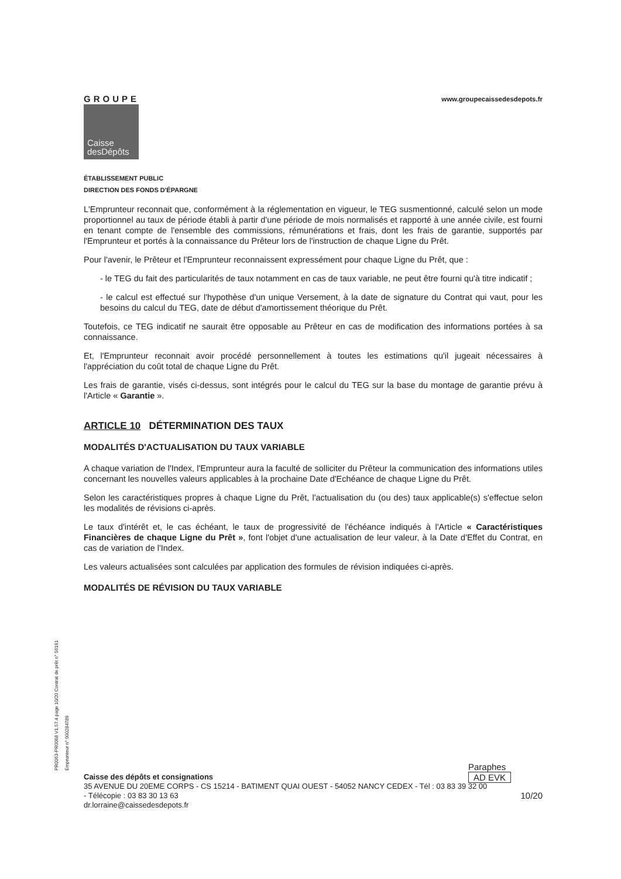GROUPE
Caisse desDépôts
www.groupecaissedesdepots.fr
ÉTABLISSEMENT PUBLIC
DIRECTION DES FONDS D'ÉPARGNE
L'Emprunteur reconnait que, conformément à la réglementation en vigueur, le TEG susmentionné, calculé selon un mode proportionnel au taux de période établi à partir d'une période de mois normalisés et rapporté à une année civile, est fourni en tenant compte de l'ensemble des commissions, rémunérations et frais, dont les frais de garantie, supportés par l'Emprunteur et portés à la connaissance du Prêteur lors de l'instruction de chaque Ligne du Prêt.
Pour l'avenir, le Prêteur et l'Emprunteur reconnaissent expressément pour chaque Ligne du Prêt, que :
- le TEG du fait des particularités de taux notamment en cas de taux variable, ne peut être fourni qu'à titre indicatif ;
- le calcul est effectué sur l'hypothèse d'un unique Versement, à la date de signature du Contrat qui vaut, pour les besoins du calcul du TEG, date de début d'amortissement théorique du Prêt.
Toutefois, ce TEG indicatif ne saurait être opposable au Prêteur en cas de modification des informations portées à sa connaissance.
Et, l'Emprunteur reconnait avoir procédé personnellement à toutes les estimations qu'il jugeait nécessaires à l'appréciation du coût total de chaque Ligne du Prêt.
Les frais de garantie, visés ci-dessus, sont intégrés pour le calcul du TEG sur la base du montage de garantie prévu à l'Article « Garantie ».
ARTICLE 10 DÉTERMINATION DES TAUX
MODALITÉS D'ACTUALISATION DU TAUX VARIABLE
A chaque variation de l'Index, l'Emprunteur aura la faculté de solliciter du Prêteur la communication des informations utiles concernant les nouvelles valeurs applicables à la prochaine Date d'Echéance de chaque Ligne du Prêt.
Selon les caractéristiques propres à chaque Ligne du Prêt, l'actualisation du (ou des) taux applicable(s) s'effectue selon les modalités de révisions ci-après.
Le taux d'intérêt et, le cas échéant, le taux de progressivité de l'échéance indiqués à l'Article « Caractéristiques Financières de chaque Ligne du Prêt », font l'objet d'une actualisation de leur valeur, à la Date d'Effet du Contrat, en cas de variation de l'Index.
Les valeurs actualisées sont calculées par application des formules de révision indiquées ci-après.
MODALITÉS DE RÉVISION DU TAUX VARIABLE
PR0063-PR0068 V1.57.4 page 10/20 Contrat de prêt n° 56191 Emprunteur n° 000284789
Paraphes
AD EVK
Caisse des dépôts et consignations
35 AVENUE DU 20EME CORPS - CS 15214 - BATIMENT QUAI OUEST - 54052 NANCY CEDEX - Tél : 03 83 39 32 00
- Télécopie : 03 83 30 13 63 10/20
dr.lorraine@caissedesdepots.fr